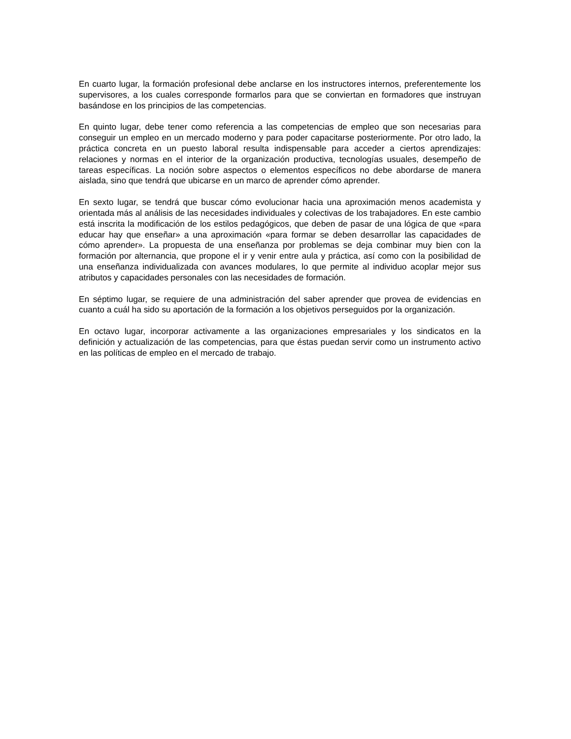En cuarto lugar, la formación profesional debe anclarse en los instructores internos, preferentemente los supervisores, a los cuales corresponde formarlos para que se conviertan en formadores que instruyan basándose en los principios de las competencias.
En quinto lugar, debe tener como referencia a las competencias de empleo que son necesarias para conseguir un empleo en un mercado moderno y para poder capacitarse posteriormente. Por otro lado, la práctica concreta en un puesto laboral resulta indispensable para acceder a ciertos aprendizajes: relaciones y normas en el interior de la organización productiva, tecnologías usuales, desempeño de tareas específicas. La noción sobre aspectos o elementos específicos no debe abordarse de manera aislada, sino que tendrá que ubicarse en un marco de aprender cómo aprender.
En sexto lugar, se tendrá que buscar cómo evolucionar hacia una aproximación menos academista y orientada más al análisis de las necesidades individuales y colectivas de los trabajadores. En este cambio está inscrita la modificación de los estilos pedagógicos, que deben de pasar de una lógica de que «para educar hay que enseñar» a una aproximación «para formar se deben desarrollar las capacidades de cómo aprender». La propuesta de una enseñanza por problemas se deja combinar muy bien con la formación por alternancia, que propone el ir y venir entre aula y práctica, así como con la posibilidad de una enseñanza individualizada con avances modulares, lo que permite al individuo acoplar mejor sus atributos y capacidades personales con las necesidades de formación.
En séptimo lugar, se requiere de una administración del saber aprender que provea de evidencias en cuanto a cuál ha sido su aportación de la formación a los objetivos perseguidos por la organización.
En octavo lugar, incorporar activamente a las organizaciones empresariales y los sindicatos en la definición y actualización de las competencias, para que éstas puedan servir como un instrumento activo en las políticas de empleo en el mercado de trabajo.